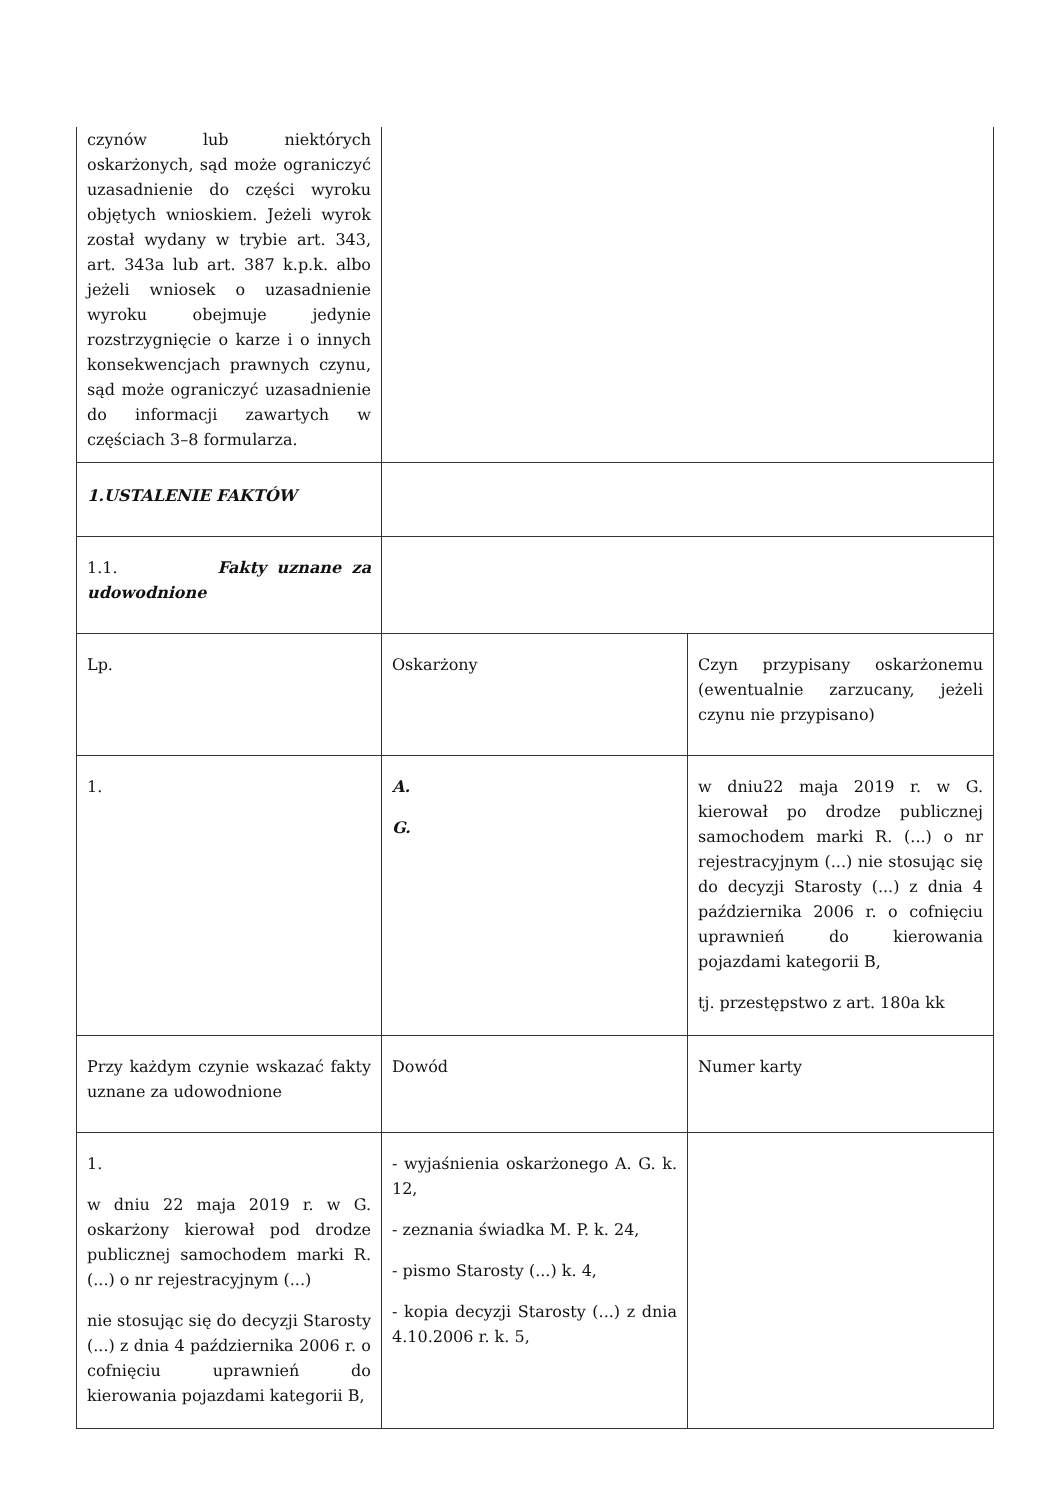| czynów lub niektórych oskarżonych, sąd może ograniczyć uzasadnienie do części wyroku objętych wnioskiem. Jeżeli wyrok został wydany w trybie art. 343, art. 343a lub art. 387 k.p.k. albo jeżeli wniosek o uzasadnienie wyroku obejmuje jedynie rozstrzygnięcie o karze i o innych konsekwencjach prawnych czynu, sąd może ograniczyć uzasadnienie do informacji zawartych w częściach 3–8 formularza. | | |
| 1.USTALENIE FAKTÓW | | |
| 1.1. Fakty uznane za udowodnione | | |
| Lp. | Oskarżony | Czyn przypisany oskarżonemu (ewentualnie zarzucany, jeżeli czynu nie przypisano) |
| 1. | A. G. | w dniu22 maja 2019 r. w G. kierował po drodze publicznej samochodem marki R. (...) o nr rejestracyjnym (...) nie stosując się do decyzji Starosty (...) z dnia 4 października 2006 r. o cofnięciu uprawnień do kierowania pojazdami kategorii B, tj. przestępstwo z art. 180a kk |
| Przy każdym czynie wskazać fakty uznane za udowodnione | Dowód | Numer karty |
| 1. w dniu 22 maja 2019 r. w G. oskarżony kierował pod drodze publicznej samochodem marki R. (...) o nr rejestracyjnym (...) nie stosując się do decyzji Starosty (...) z dnia 4 października 2006 r. o cofnięciu uprawnień do kierowania pojazdami kategorii B, | - wyjaśnienia oskarżonego A. G. k. 12, - zeznania świadka M. P. k. 24, - pismo Starosty (...) k. 4, - kopia decyzji Starosty (...) z dnia 4.10.2006 r. k. 5, | |